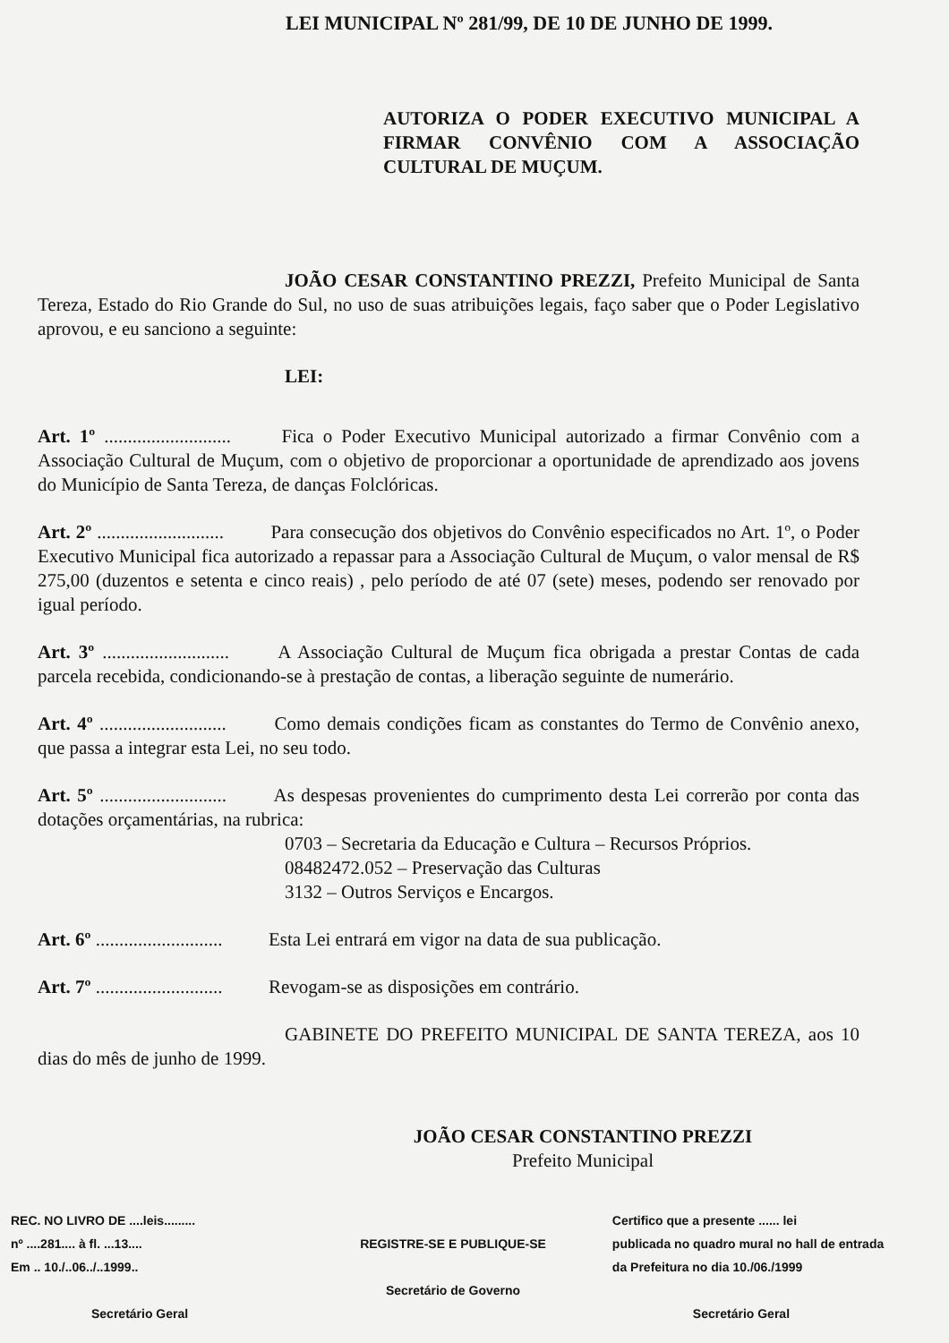LEI MUNICIPAL Nº 281/99, DE 10 DE JUNHO DE 1999.
AUTORIZA O PODER EXECUTIVO MUNICIPAL A FIRMAR CONVÊNIO COM A ASSOCIAÇÃO CULTURAL DE MUÇUM.
JOÃO CESAR CONSTANTINO PREZZI, Prefeito Municipal de Santa Tereza, Estado do Rio Grande do Sul, no uso de suas atribuições legais, faço saber que o Poder Legislativo aprovou, e eu sanciono a seguinte:
LEI:
Art. 1º ........................... Fica o Poder Executivo Municipal autorizado a firmar Convênio com a Associação Cultural de Muçum, com o objetivo de proporcionar a oportunidade de aprendizado aos jovens do Município de Santa Tereza, de danças Folclóricas.
Art. 2º ........................... Para consecução dos objetivos do Convênio especificados no Art. 1º, o Poder Executivo Municipal fica autorizado a repassar para a Associação Cultural de Muçum, o valor mensal de R$ 275,00 (duzentos e setenta e cinco reais) , pelo período de até 07 (sete) meses, podendo ser renovado por igual período.
Art. 3º ........................... A Associação Cultural de Muçum fica obrigada a prestar Contas de cada parcela recebida, condicionando-se à prestação de contas, a liberação seguinte de numerário.
Art. 4º ........................... Como demais condições ficam as constantes do Termo de Convênio anexo, que passa a integrar esta Lei, no seu todo.
Art. 5º ........................... As despesas provenientes do cumprimento desta Lei correrão por conta das dotações orçamentárias, na rubrica:
0703 – Secretaria da Educação e Cultura – Recursos Próprios.
08482472.052 – Preservação das Culturas
3132 – Outros Serviços e Encargos.
Art. 6º ........................... Esta Lei entrará em vigor na data de sua publicação.
Art. 7º ........................... Revogam-se as disposições em contrário.
GABINETE DO PREFEITO MUNICIPAL DE SANTA TEREZA, aos 10 dias do mês de junho de 1999.
JOÃO CESAR CONSTANTINO PREZZI
Prefeito Municipal
REC. NO LIVRO DE ....leis.........
nº ....281.... à fl. ...13....
Em .. 10./..06../..1999..
Secretário Geral
REGISTRE-SE E PUBLIQUE-SE
Secretário de Governo
Certifico que a presente ...... lei
publicada no quadro mural no hall de entrada da Prefeitura no dia 10./06./1999
Secretário Geral